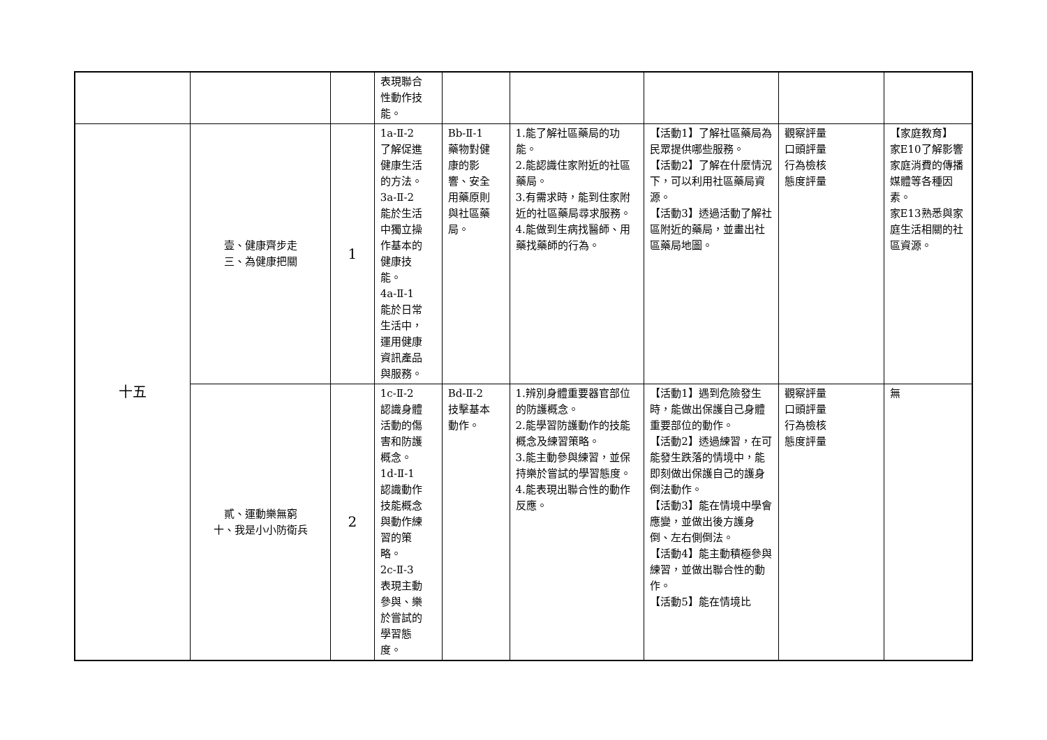| | | | 表現聯合 性動作技 能。 | | | | | |
| 十五 | 壹、健康齊步走 三、為健康把關 | 1 | 1a-Ⅱ-2 了解促進 健康生活 的方法。 3a-Ⅱ-2 能於生活 中獨立操 作基本的 健康技 能。 4a-Ⅱ-1 能於日常 生活中， 運用健康 資訊產品 與服務。 | Bb-Ⅱ-1 藥物對健 康的影 響、安全 用藥原則 與社區藥 局。 | 1.能了解社區藥局的功能。 2.能認識住家附近的社區藥局。 3.有需求時，能到住家附近的社區藥局尋求服務。 4.能做到生病找醫師、用藥找藥師的行為。 | 【活動1】了解社區藥局為民眾提供哪些服務。 【活動2】了解在什麼情況下，可以利用社區藥局資源。 【活動3】透過活動了解社區附近的藥局，並畫出社區藥局地圖。 | 觀察評量 口頭評量 行為檢核 態度評量 | 【家庭教育】 家E10了解影響家庭消費的傳播媒體等各種因素。 家E13熟悉與家庭生活相關的社區資源。 |
| | 貳、運動樂無窮 十、我是小小防衛兵 | 2 | 1c-Ⅱ-2 認識身體 活動的傷 害和防護 概念。 1d-Ⅱ-1 認識動作 技能概念 與動作練 習的策 略。 2c-Ⅱ-3 表現主動 參與、樂 於嘗試的 學習態 度。 | Bd-Ⅱ-2 技擊基本 動作。 | 1.辨別身體重要器官部位的防護概念。 2.能學習防護動作的技能概念及練習策略。 3.能主動參與練習，並保持樂於嘗試的學習態度。 4.能表現出聯合性的動作反應。 | 【活動1】遇到危險發生時，能做出保護自己身體重要部位的動作。 【活動2】透過練習，在可能發生跌落的情境中，能即刻做出保護自己的護身倒法動作。 【活動3】能在情境中學會應變，並做出後方護身倒、左右側倒法。 【活動4】能主動積極參與練習，並做出聯合性的動作。 【活動5】能在情境比 | 觀察評量 口頭評量 行為檢核 態度評量 | 無 |